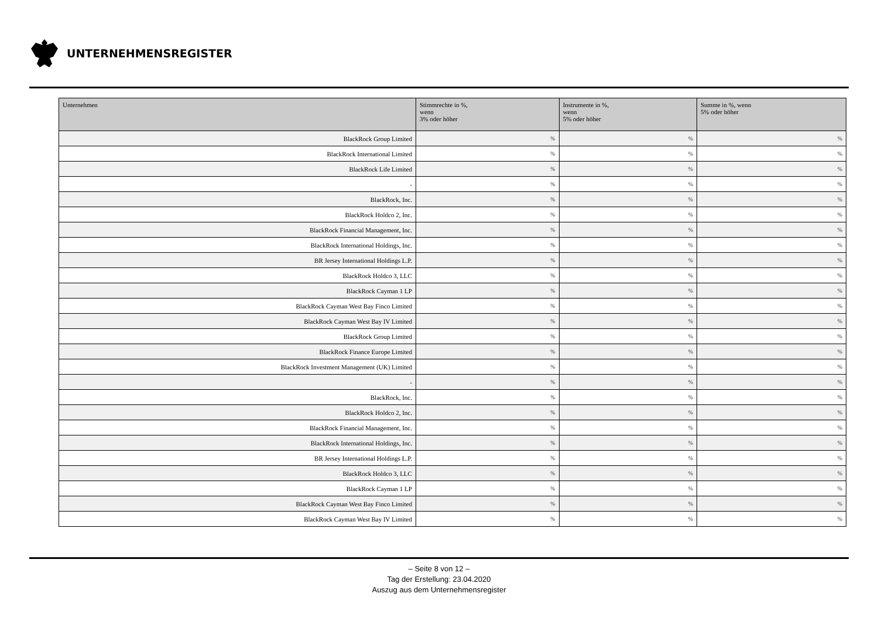UNTERNEHMENSREGISTER
| Unternehmen | Stimmrechte in %, wenn 3% oder höher | Instrumente in %, wenn 5% oder höher | Summe in %, wenn 5% oder höher |
| --- | --- | --- | --- |
| BlackRock Group Limited | % | % | % |
| BlackRock International Limited | % | % | % |
| BlackRock Life Limited | % | % | % |
| - | % | % | % |
| BlackRock, Inc. | % | % | % |
| BlackRock Holdco 2, Inc. | % | % | % |
| BlackRock Financial Management, Inc. | % | % | % |
| BlackRock International Holdings, Inc. | % | % | % |
| BR Jersey International Holdings L.P. | % | % | % |
| BlackRock Holdco 3, LLC | % | % | % |
| BlackRock Cayman 1 LP | % | % | % |
| BlackRock Cayman West Bay Finco Limited | % | % | % |
| BlackRock Cayman West Bay IV Limited | % | % | % |
| BlackRock Group Limited | % | % | % |
| BlackRock Finance Europe Limited | % | % | % |
| BlackRock Investment Management (UK) Limited | % | % | % |
| - | % | % | % |
| BlackRock, Inc. | % | % | % |
| BlackRock Holdco 2, Inc. | % | % | % |
| BlackRock Financial Management, Inc. | % | % | % |
| BlackRock International Holdings, Inc. | % | % | % |
| BR Jersey International Holdings L.P. | % | % | % |
| BlackRock Holdco 3, LLC | % | % | % |
| BlackRock Cayman 1 LP | % | % | % |
| BlackRock Cayman West Bay Finco Limited | % | % | % |
| BlackRock Cayman West Bay IV Limited | % | % | % |
– Seite 8 von 12 –
Tag der Erstellung: 23.04.2020
Auszug aus dem Unternehmensregister